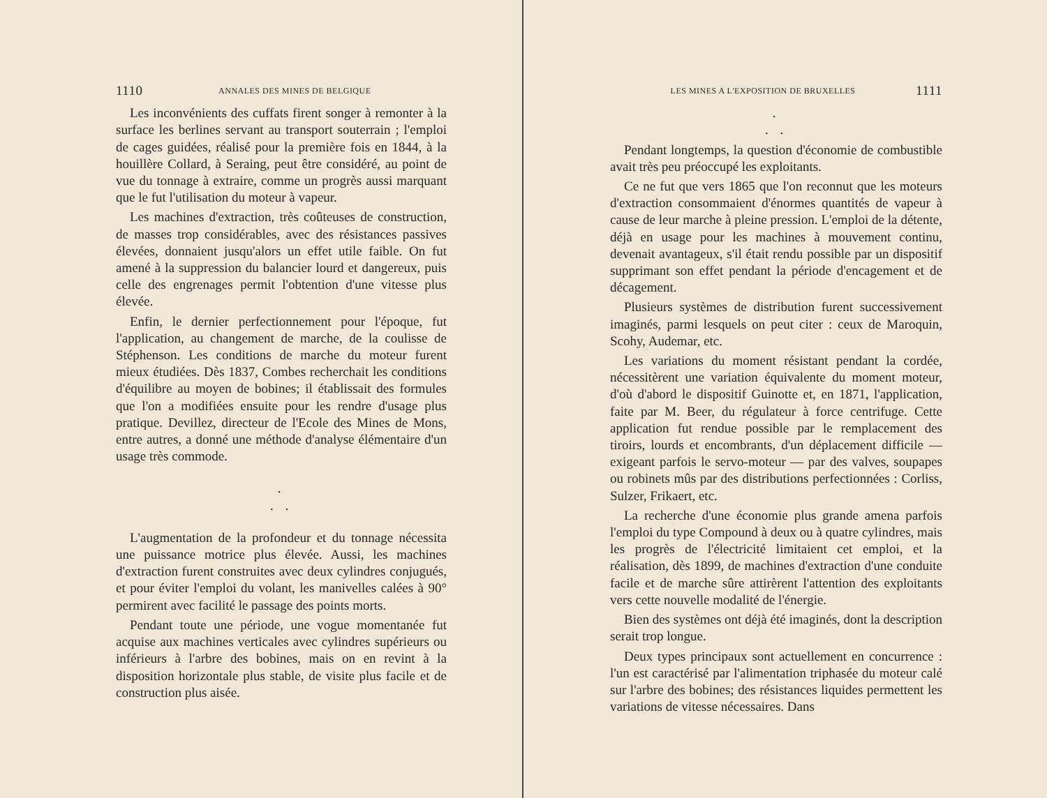1110 ANNALES DES MINES DE BELGIQUE
Les inconvénients des cuffats firent songer à remonter à la surface les berlines servant au transport souterrain ; l'emploi de cages guidées, réalisé pour la première fois en 1844, à la houillère Collard, à Seraing, peut être considéré, au point de vue du tonnage à extraire, comme un progrès aussi marquant que le fut l'utilisation du moteur à vapeur.
Les machines d'extraction, très coûteuses de construction, de masses trop considérables, avec des résistances passives élevées, donnaient jusqu'alors un effet utile faible. On fut amené à la suppression du balancier lourd et dangereux, puis celle des engrenages permit l'obtention d'une vitesse plus élevée.
Enfin, le dernier perfectionnement pour l'époque, fut l'application, au changement de marche, de la coulisse de Stéphenson. Les conditions de marche du moteur furent mieux étudiées. Dès 1837, Combes recherchait les conditions d'équilibre au moyen de bobines; il établissait des formules que l'on a modifiées ensuite pour les rendre d'usage plus pratique. Devillez, directeur de l'Ecole des Mines de Mons, entre autres, a donné une méthode d'analyse élémentaire d'un usage très commode.
.
. .
L'augmentation de la profondeur et du tonnage nécessita une puissance motrice plus élevée. Aussi, les machines d'extraction furent construites avec deux cylindres conjugués, et pour éviter l'emploi du volant, les manivelles calées à 90° permirent avec facilité le passage des points morts.
Pendant toute une période, une vogue momentanée fut acquise aux machines verticales avec cylindres supérieurs ou inférieurs à l'arbre des bobines, mais on en revint à la disposition horizontale plus stable, de visite plus facile et de construction plus aisée.
LES MINES A L'EXPOSITION DE BRUXELLES 1111
.
. .
Pendant longtemps, la question d'économie de combustible avait très peu préoccupé les exploitants.
Ce ne fut que vers 1865 que l'on reconnut que les moteurs d'extraction consommaient d'énormes quantités de vapeur à cause de leur marche à pleine pression. L'emploi de la détente, déjà en usage pour les machines à mouvement continu, devenait avantageux, s'il était rendu possible par un dispositif supprimant son effet pendant la période d'encagement et de décagement.
Plusieurs systèmes de distribution furent successivement imaginés, parmi lesquels on peut citer : ceux de Maroquin, Scohy, Audemar, etc.
Les variations du moment résistant pendant la cordée, nécessitèrent une variation équivalente du moment moteur, d'où d'abord le dispositif Guinotte et, en 1871, l'application, faite par M. Beer, du régulateur à force centrifuge. Cette application fut rendue possible par le remplacement des tiroirs, lourds et encombrants, d'un déplacement difficile — exigeant parfois le servo-moteur — par des valves, soupapes ou robinets mûs par des distributions perfectionnées : Corliss, Sulzer, Frikaert, etc.
La recherche d'une économie plus grande amena parfois l'emploi du type Compound à deux ou à quatre cylindres, mais les progrès de l'électricité limitaient cet emploi, et la réalisation, dès 1899, de machines d'extraction d'une conduite facile et de marche sûre attirèrent l'attention des exploitants vers cette nouvelle modalité de l'énergie.
Bien des systèmes ont déjà été imaginés, dont la description serait trop longue.
Deux types principaux sont actuellement en concurrence : l'un est caractérisé par l'alimentation triphasée du moteur calé sur l'arbre des bobines; des résistances liquides permettent les variations de vitesse nécessaires. Dans